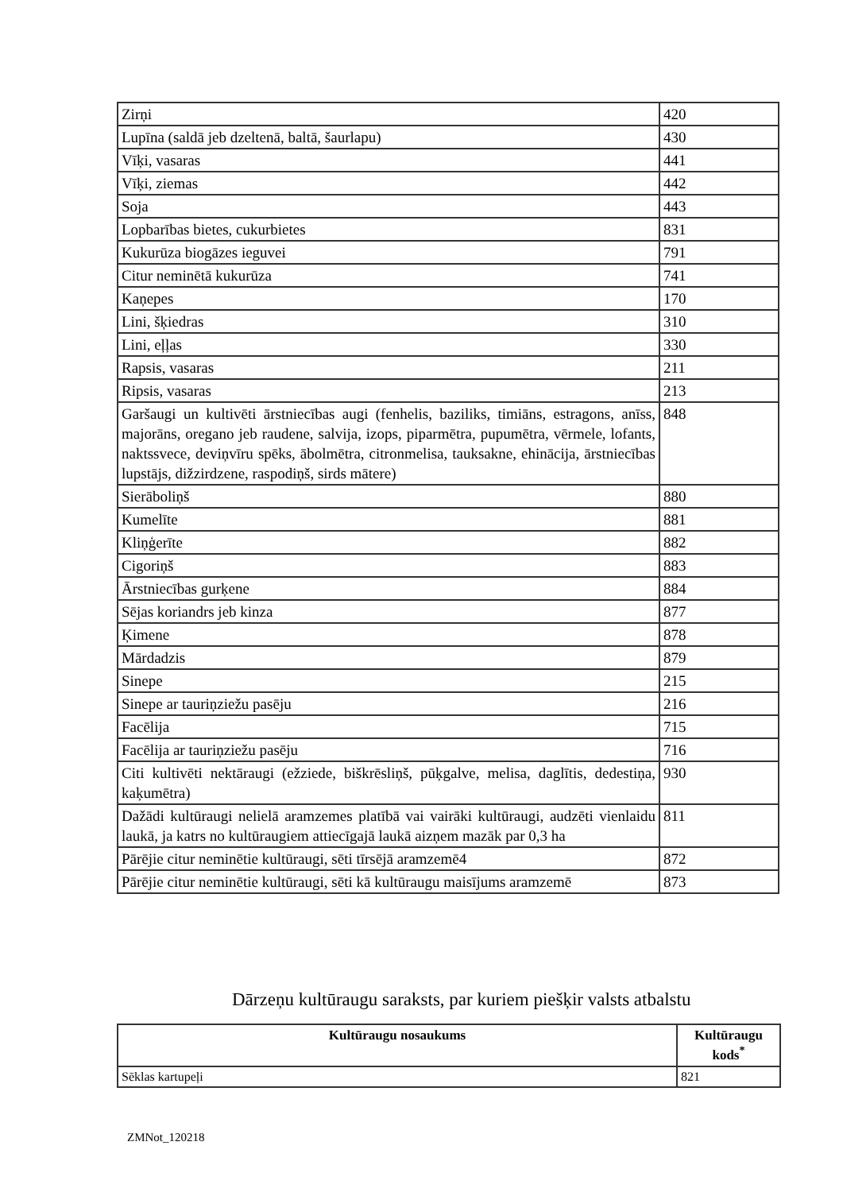| Zirņi | 420 |
| Lupīna (saldā jeb dzeltenā, baltā, šaurlapu) | 430 |
| Vīķi, vasaras | 441 |
| Vīķi, ziemas | 442 |
| Soja | 443 |
| Lopbarības bietes, cukurbietes | 831 |
| Kukurūza biogāzes ieguvei | 791 |
| Citur neminētā kukurūza | 741 |
| Kaņepes | 170 |
| Lini, šķiedras | 310 |
| Lini, eļļas | 330 |
| Rapsis, vasaras | 211 |
| Ripsis, vasaras | 213 |
| Garšaugi un kultivēti ārstniecības augi (fenhelis, baziliks, timiāns, estragons, anīss, majorāns, oregano jeb raudene, salvija, izops, piparmētra, pupumētra, vērmele, lofants, naktssvece, deviņvīru spēks, ābolmētra, citronmelisa, tauksakne, ehinācija, ārstniecības lupstājs, dižzirdzene, raspodiņš, sirds mātere) | 848 |
| Sierāboliņš | 880 |
| Kumelīte | 881 |
| Kliņģerīte | 882 |
| Cigoriņš | 883 |
| Ārstniecības gurķene | 884 |
| Sējas koriandrs jeb kinza | 877 |
| Ķimene | 878 |
| Mārdadzis | 879 |
| Sinepe | 215 |
| Sinepe ar tauriņziežu pasēju | 216 |
| Facēlija | 715 |
| Facēlija ar tauriņziežu pasēju | 716 |
| Citi kultivēti nektāraugi (ežziede, biškrēsliņš, pūķgalve, melisa, daglītis, dedestiņa, kaķumētra) | 930 |
| Dažādi kultūraugi nelielā aramzemes platībā vai vairāki kultūraugi, audzēti vienlaidu laukā, ja katrs no kultūraugiem attiecīgajā laukā aizņem mazāk par 0,3 ha | 811 |
| Pārējie citur neminētie kultūraugi, sēti tīrsējā aramzemē4 | 872 |
| Pārējie citur neminētie kultūraugi, sēti kā kultūraugu maisījums aramzemē | 873 |
Dārzeņu kultūraugu saraksts, par kuriem piešķir valsts atbalstu
| Kultūraugu nosaukums | Kultūraugu kods<sup>*</sup> |
| --- | --- |
| Sēklas kartupeļi | 821 |
ZMNot_120218